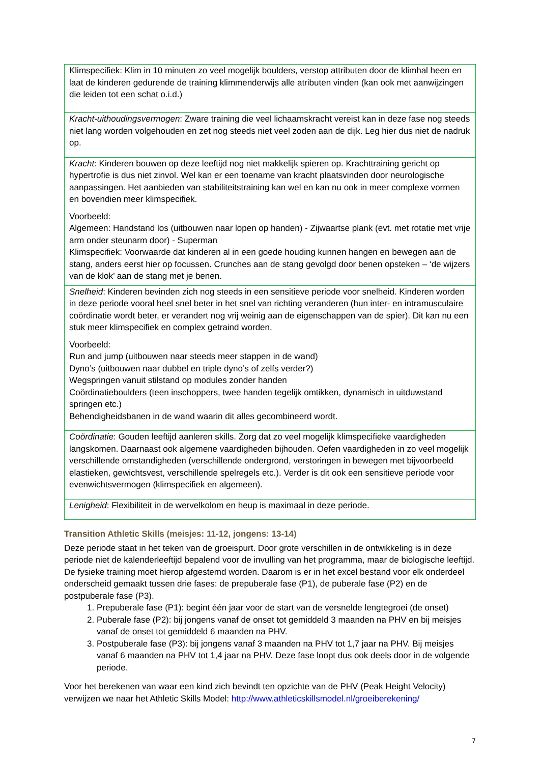| Klimspecifiek: Klim in 10 minuten zo veel mogelijk boulders, verstop attributen door de klimhal heen en laat de kinderen gedurende de training klimmenderwijs alle atributen vinden (kan ook met aanwijzingen die leiden tot een schat o.i.d.) |
| Kracht-uithoudingsvermogen : Zware training die veel lichaamskracht vereist kan in deze fase nog steeds niet lang worden volgehouden en zet nog steeds niet veel zoden aan de dijk. Leg hier dus niet de nadruk op. |
| Kracht : Kinderen bouwen op deze leeftijd nog niet makkelijk spieren op. Krachttraining gericht op hypertrofie is dus niet zinvol. Wel kan er een toename van kracht plaatsvinden door neurologische aanpassingen. Het aanbieden van stabiliteitstraining kan wel en kan nu ook in meer complexe vormen en bovendien meer klimspecifiek. Voorbeeld: Algemeen: Handstand los (uitbouwen naar lopen op handen) - Zijwaartse plank (evt. met rotatie met vrije arm onder steunarm door) - Superman Klimspecifiek: Voorwaarde dat kinderen al in een goede houding kunnen hangen en bewegen aan de stang, anders eerst hier op focussen. Crunches aan de stang gevolgd door benen opsteken – ‘de wijzers van de klok’ aan de stang met je benen. |
| Snelheid : Kinderen bevinden zich nog steeds in een sensitieve periode voor snelheid. Kinderen worden in deze periode vooral heel snel beter in het snel van richting veranderen (hun inter- en intramusculaire coördinatie wordt beter, er verandert nog vrij weinig aan de eigenschappen van de spier). Dit kan nu een stuk meer klimspecifiek en complex getraind worden. Voorbeeld: Run and jump (uitbouwen naar steeds meer stappen in de wand) Dyno’s (uitbouwen naar dubbel en triple dyno’s of zelfs verder?) Wegspringen vanuit stilstand op modules zonder handen Coördinatieboulders (teen inschoppers, twee handen tegelijk omtikken, dynamisch in uitduwstand springen etc.) Behendigheidsbanen in de wand waarin dit alles gecombineerd wordt. |
| Coördinatie : Gouden leeftijd aanleren skills. Zorg dat zo veel mogelijk klimspecifieke vaardigheden langskomen. Daarnaast ook algemene vaardigheden bijhouden. Oefen vaardigheden in zo veel mogelijk verschillende omstandigheden (verschillende ondergrond, verstoringen in bewegen met bijvoorbeeld elastieken, gewichtsvest, verschillende spelregels etc.). Verder is dit ook een sensitieve periode voor evenwichtsvermogen (klimspecifiek en algemeen). |
| Lenigheid : Flexibiliteit in de wervelkolom en heup is maximaal in deze periode. |
Transition Athletic Skills (meisjes: 11-12, jongens: 13-14)
Deze periode staat in het teken van de groeispurt. Door grote verschillen in de ontwikkeling is in deze periode niet de kalenderleeftijd bepalend voor de invulling van het programma, maar de biologische leeftijd. De fysieke training moet hierop afgestemd worden. Daarom is er in het excel bestand voor elk onderdeel onderscheid gemaakt tussen drie fases: de prepuberale fase (P1), de puberale fase (P2) en de postpuberale fase (P3).
1. Prepuberale fase (P1): begint één jaar voor de start van de versnelde lengtegroei (de onset)
2. Puberale fase (P2): bij jongens vanaf de onset tot gemiddeld 3 maanden na PHV en bij meisjes vanaf de onset tot gemiddeld 6 maanden na PHV.
3. Postpuberale fase (P3): bij jongens vanaf 3 maanden na PHV tot 1,7 jaar na PHV. Bij meisjes vanaf 6 maanden na PHV tot 1,4 jaar na PHV. Deze fase loopt dus ook deels door in de volgende periode.
Voor het berekenen van waar een kind zich bevindt ten opzichte van de PHV (Peak Height Velocity) verwijzen we naar het Athletic Skills Model: http://www.athleticskillsmodel.nl/groeiberekening/
7